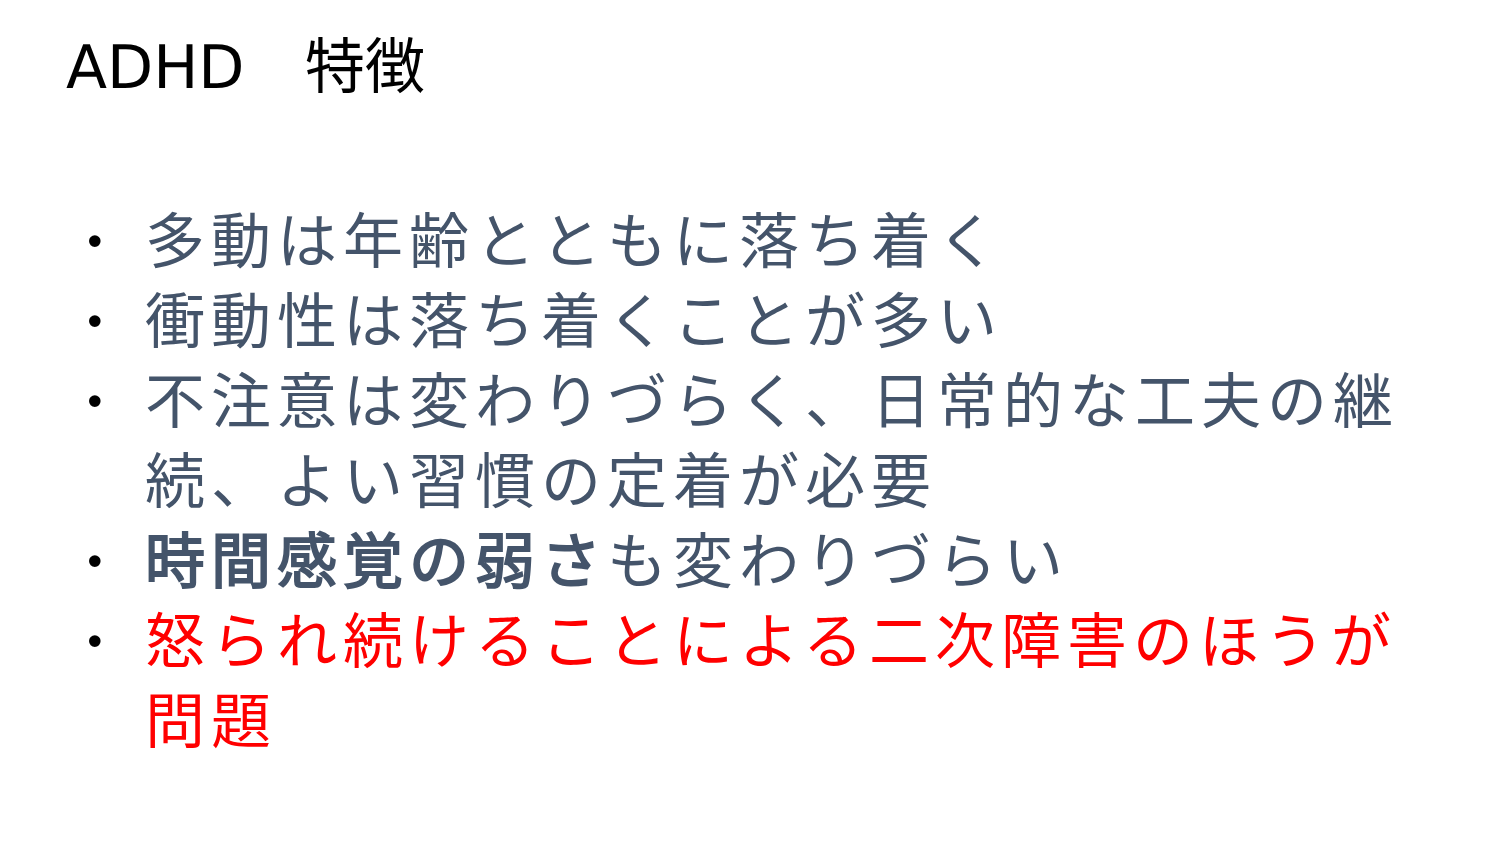ADHD　特徴
• 多動は年齢とともに落ち着く
• 衝動性は落ち着くことが多い
• 不注意は変わりづらく、日常的な工夫の継続、よい習慣の定着が必要
• 時間感覚の弱さも変わりづらい
• 怒られ続けることによる二次障害のほうが問題